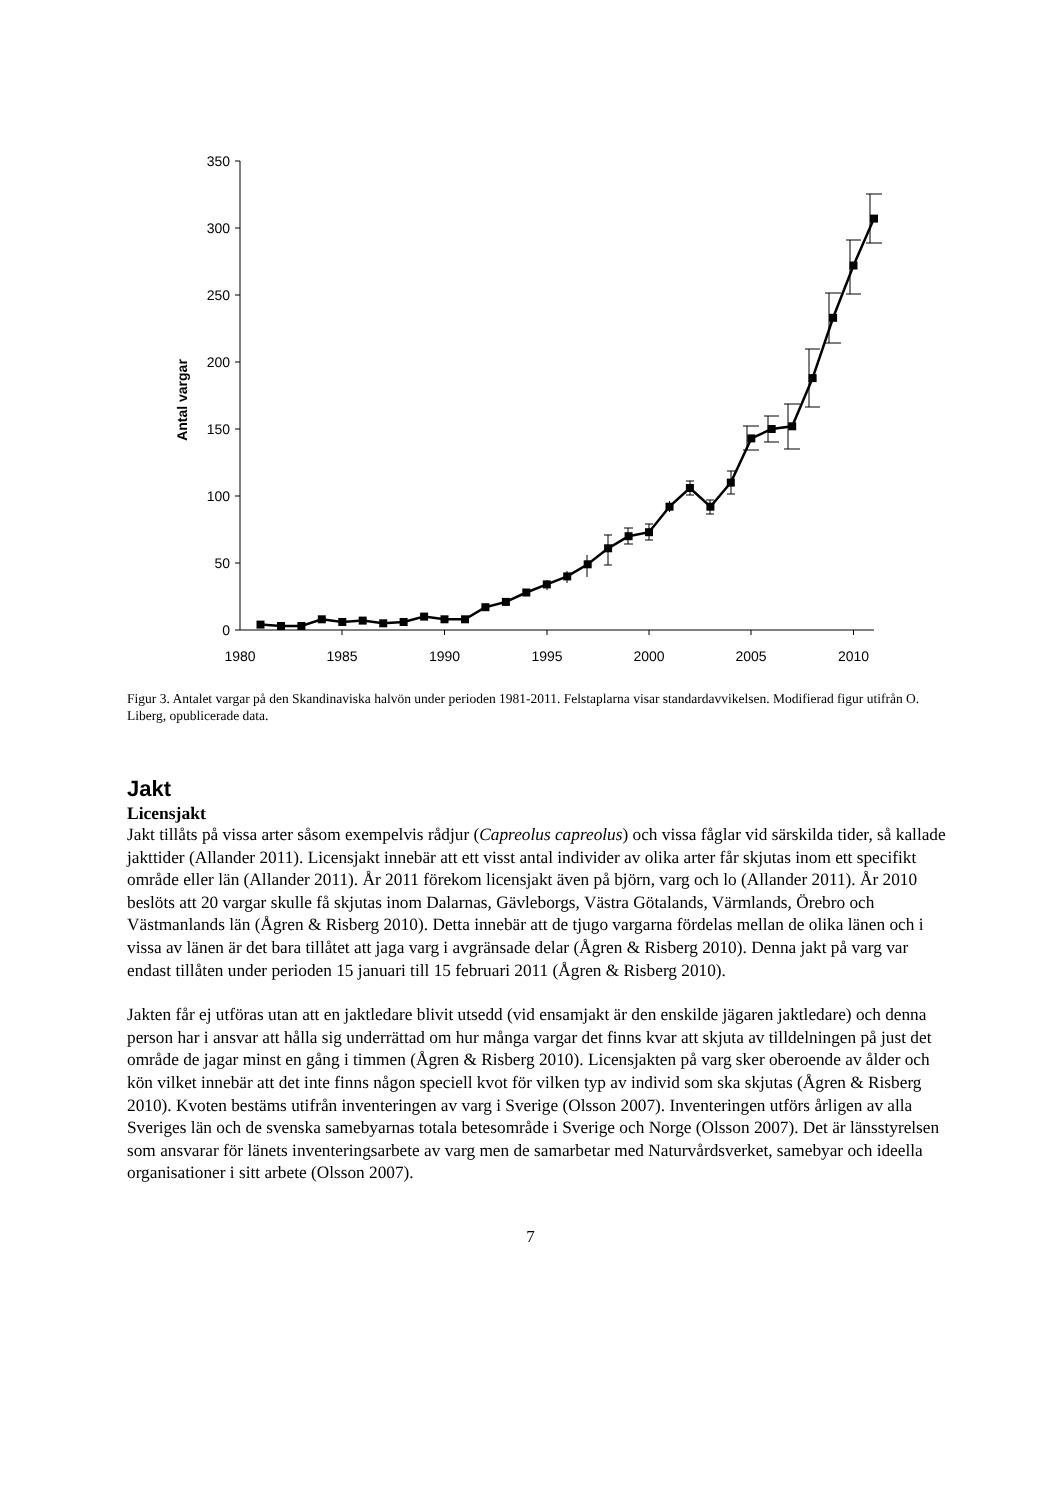350
300
250
200
150
100
50
0
1980
1985
1990
1995
2000
2005
2010
Antal vargar
Figur 3. Antalet vargar på den Skandinaviska halvön under perioden 1981-2011. Felstaplarna visar standardavvikelsen. Modifierad figur utifrån O. Liberg, opublicerade data.
Jakt
Licensjakt
Jakt tillåts på vissa arter såsom exempelvis rådjur (Capreolus capreolus) och vissa fåglar vid särskilda tider, så kallade jakttider (Allander 2011). Licensjakt innebär att ett visst antal individer av olika arter får skjutas inom ett specifikt område eller län (Allander 2011). År 2011 förekom licensjakt även på björn, varg och lo (Allander 2011). År 2010 beslöts att 20 vargar skulle få skjutas inom Dalarnas, Gävleborgs, Västra Götalands, Värmlands, Örebro och Västmanlands län (Ågren & Risberg 2010). Detta innebär att de tjugo vargarna fördelas mellan de olika länen och i vissa av länen är det bara tillåtet att jaga varg i avgränsade delar (Ågren & Risberg 2010). Denna jakt på varg var endast tillåten under perioden 15 januari till 15 februari 2011 (Ågren & Risberg 2010).
Jakten får ej utföras utan att en jaktledare blivit utsedd (vid ensamjakt är den enskilde jägaren jaktledare) och denna person har i ansvar att hålla sig underrättad om hur många vargar det finns kvar att skjuta av tilldelningen på just det område de jagar minst en gång i timmen (Ågren & Risberg 2010). Licensjakten på varg sker oberoende av ålder och kön vilket innebär att det inte finns någon speciell kvot för vilken typ av individ som ska skjutas (Ågren & Risberg 2010). Kvoten bestäms utifrån inventeringen av varg i Sverige (Olsson 2007). Inventeringen utförs årligen av alla Sveriges län och de svenska samebyarnas totala betesområde i Sverige och Norge (Olsson 2007). Det är länsstyrelsen som ansvarar för länets inventeringsarbete av varg men de samarbetar med Naturvårdsverket, samebyar och ideella organisationer i sitt arbete (Olsson 2007).
7